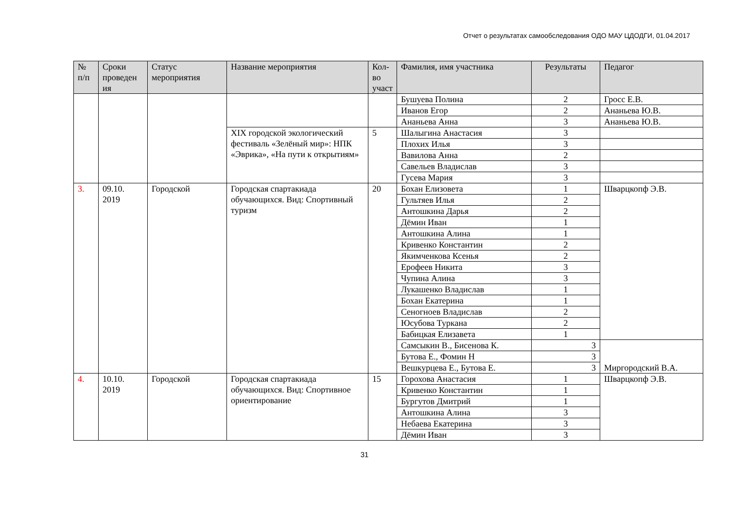Отчет о результатах самообследования ОДО МАУ ЦДОДГИ, 01.04.2017
| № п/п | Сроки проведен ия | Статус мероприятия | Название мероприятия | Кол-во участ | Фамилия, имя участника | Результаты | Педагог |
| --- | --- | --- | --- | --- | --- | --- | --- |
| | | | | | Бушуева Полина | 2 | Гросс Е.В. |
| | | | | | Иванов Егор | 2 | Ананьева Ю.В. |
| | | | | | Ананьева Анна | 3 | Ананьева Ю.В. |
| | | | XIX городской экологический фестиваль «Зелёный мир»: НПК «Эврика», «На пути к открытиям» | 5 | Шалыгина Анастасия | 3 | |
| | | | | | Плохих Илья | 3 | |
| | | | | | Вавилова Анна | 2 | |
| | | | | | Савельев Владислав | 3 | |
| | | | | | Гусева Мария | 3 | |
| 3. | 09.10. 2019 | Городской | Городская спартакиада обучающихся. Вид: Спортивный туризм | 20 | Бохан Елизовета | 1 | Шварцкопф Э.В. |
| | | | | | Гультяев Илья | 2 | |
| | | | | | Антошкина Дарья | 2 | |
| | | | | | Дёмин Иван | 1 | |
| | | | | | Антошкина Алина | 1 | |
| | | | | | Кривенко Константин | 2 | |
| | | | | | Якимченкова Ксенья | 2 | |
| | | | | | Ерофеев Никита | 3 | |
| | | | | | Чупина Алина | 3 | |
| | | | | | Лукашенко Владислав | 1 | |
| | | | | | Бохан Екатерина | 1 | |
| | | | | | Сеногноев Владислав | 2 | |
| | | | | | Юсубова Туркана | 2 | |
| | | | | | Бабицкая Елизавета | 1 | |
| | | | | | Самсыкин В., Бисенова К. | 3 | Миргородский В.А. |
| | | | | | Бутова Е., Фомин Н | 3 | |
| | | | | | Вешкурцева Е., Бутова Е. | 3 | |
| 4. | 10.10. 2019 | Городской | Городская спартакиада обучающихся. Вид: Спортивное ориентирование | 15 | Горохова Анастасия | 1 | Шварцкопф Э.В. |
| | | | | | Кривенко Константин | 1 | |
| | | | | | Бургутов Дмитрий | 1 | |
| | | | | | Антошкина Алина | 3 | |
| | | | | | Небаева Екатерина | 3 | |
| | | | | | Дёмин Иван | 3 | |
31